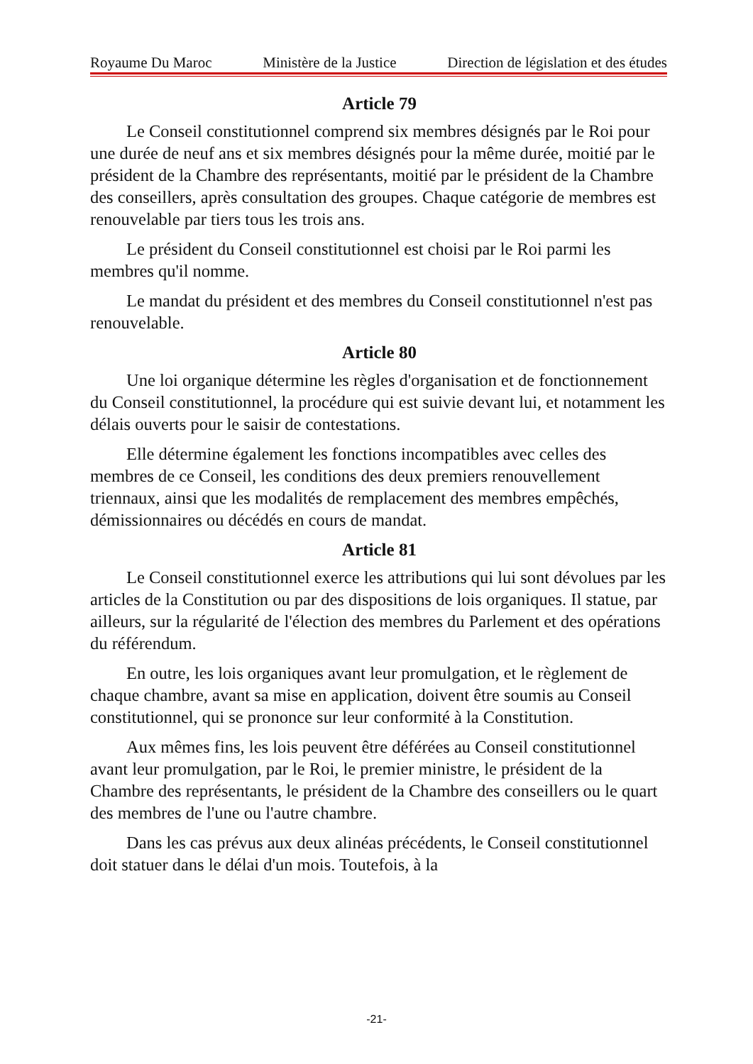Royaume Du Maroc Ministère de la Justice Direction de législation et des études
Article 79
Le Conseil constitutionnel comprend six membres désignés par le Roi pour une durée de neuf ans et six membres désignés pour la même durée, moitié par le président de la Chambre des représentants, moitié par le président de la Chambre des conseillers, après consultation des groupes. Chaque catégorie de membres est renouvelable par tiers tous les trois ans.
Le président du Conseil constitutionnel est choisi par le Roi parmi les membres qu'il nomme.
Le mandat du président et des membres du Conseil constitutionnel n'est pas renouvelable.
Article 80
Une loi organique détermine les règles d'organisation et de fonctionnement du Conseil constitutionnel, la procédure qui est suivie devant lui, et notamment les délais ouverts pour le saisir de contestations.
Elle détermine également les fonctions incompatibles avec celles des membres de ce Conseil, les conditions des deux premiers renouvellement triennaux, ainsi que les modalités de remplacement des membres empêchés, démissionnaires ou décédés en cours de mandat.
Article 81
Le Conseil constitutionnel exerce les attributions qui lui sont dévolues par les articles de la Constitution ou par des dispositions de lois organiques. Il statue, par ailleurs, sur la régularité de l'élection des membres du Parlement et des opérations du référendum.
En outre, les lois organiques avant leur promulgation, et le règlement de chaque chambre, avant sa mise en application, doivent être soumis au Conseil constitutionnel, qui se prononce sur leur conformité à la Constitution.
Aux mêmes fins, les lois peuvent être déférées au Conseil constitutionnel avant leur promulgation, par le Roi, le premier ministre, le président de la Chambre des représentants, le président de la Chambre des conseillers ou le quart des membres de l'une ou l'autre chambre.
Dans les cas prévus aux deux alinéas précédents, le Conseil constitutionnel doit statuer dans le délai d'un mois. Toutefois, à la
-21-